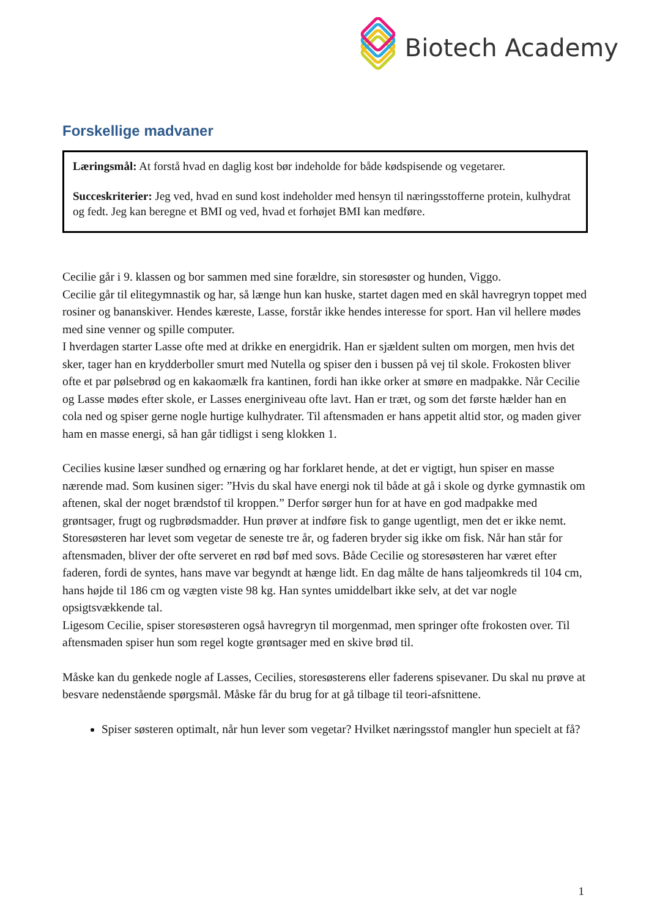Biotech Academy
Forskellige madvaner
Læringsmål: At forstå hvad en daglig kost bør indeholde for både kødspisende og vegetarer.
Succeskriterier: Jeg ved, hvad en sund kost indeholder med hensyn til næringsstofferne protein, kulhydrat og fedt. Jeg kan beregne et BMI og ved, hvad et forhøjet BMI kan medføre.
Cecilie går i 9. klassen og bor sammen med sine forældre, sin storesøster og hunden, Viggo.
Cecilie går til elitegymnastik og har, så længe hun kan huske, startet dagen med en skål havregryn toppet med rosiner og bananskiver. Hendes kæreste, Lasse, forstår ikke hendes interesse for sport. Han vil hellere mødes med sine venner og spille computer.
I hverdagen starter Lasse ofte med at drikke en energidrik. Han er sjældent sulten om morgen, men hvis det sker, tager han en krydderboller smurt med Nutella og spiser den i bussen på vej til skole. Frokosten bliver ofte et par pølsebrød og en kakaomælk fra kantinen, fordi han ikke orker at smøre en madpakke. Når Cecilie og Lasse mødes efter skole, er Lasses energiniveau ofte lavt. Han er træt, og som det første hælder han en cola ned og spiser gerne nogle hurtige kulhydrater. Til aftensmaden er hans appetit altid stor, og maden giver ham en masse energi, så han går tidligst i seng klokken 1.
Cecilies kusine læser sundhed og ernæring og har forklaret hende, at det er vigtigt, hun spiser en masse nærende mad. Som kusinen siger: ”Hvis du skal have energi nok til både at gå i skole og dyrke gymnastik om aftenen, skal der noget brændstof til kroppen.” Derfor sørger hun for at have en god madpakke med grøntsager, frugt og rugbrødsmadder. Hun prøver at indføre fisk to gange ugentligt, men det er ikke nemt. Storesøsteren har levet som vegetar de seneste tre år, og faderen bryder sig ikke om fisk. Når han står for aftensmaden, bliver der ofte serveret en rød bøf med sovs. Både Cecilie og storesøsteren har været efter faderen, fordi de syntes, hans mave var begyndt at hænge lidt. En dag målte de hans taljeomkreds til 104 cm, hans højde til 186 cm og vægten viste 98 kg. Han syntes umiddelbart ikke selv, at det var nogle opsigtsvækkende tal.
Ligesom Cecilie, spiser storesøsteren også havregryn til morgenmad, men springer ofte frokosten over. Til aftensmaden spiser hun som regel kogte grøntsager med en skive brød til.
Måske kan du genkede nogle af Lasses, Cecilies, storesøsterens eller faderens spisevaner. Du skal nu prøve at besvare nedenstående spørgsmål. Måske får du brug for at gå tilbage til teori-afsnittene.
Spiser søsteren optimalt, når hun lever som vegetar? Hvilket næringsstof mangler hun specielt at få?
1